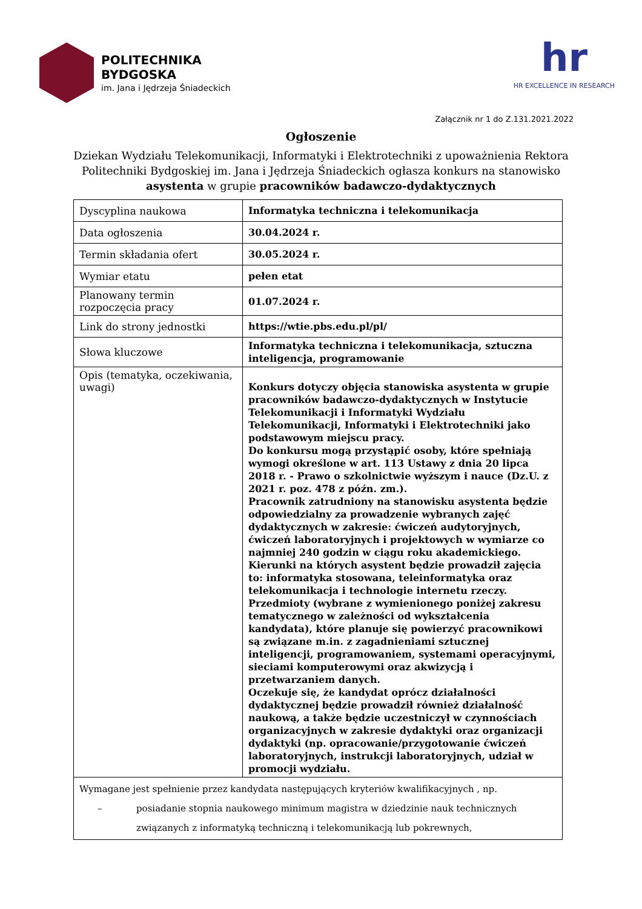POLITECHNIKA
BYDGOSKA
im. Jana i Jędrzeja Śniadeckich
hr
HR EXCELLENCE IN RESEARCH
Załącznik nr 1 do Z.131.2021.2022
Ogłoszenie
Dziekan Wydziału Telekomunikacji, Informatyki i Elektrotechniki z upoważnienia Rektora Politechniki Bydgoskiej im. Jana i Jędrzeja Śniadeckich ogłasza konkurs na stanowisko asystenta w grupie pracowników badawczo-dydaktycznych
| Dyscyplina naukowa | Informatyka techniczna i telekomunikacja |
| Data ogłoszenia | 30.04.2024 r. |
| Termin składania ofert | 30.05.2024 r. |
| Wymiar etatu | pełen etat |
| Planowany termin rozpoczęcia pracy | 01.07.2024 r. |
| Link do strony jednostki | https://wtie.pbs.edu.pl/pl/ |
| Słowa kluczowe | Informatyka techniczna i telekomunikacja, sztuczna inteligencja, programowanie |
| Opis (tematyka, oczekiwania, uwagi) | Konkurs dotyczy objęcia stanowiska asystenta w grupie pracowników badawczo-dydaktycznych w Instytucie Telekomunikacji i Informatyki Wydziału Telekomunikacji, Informatyki i Elektrotechniki jako podstawowym miejscu pracy. Do konkursu mogą przystąpić osoby, które spełniają wymogi określone w art. 113 Ustawy z dnia 20 lipca 2018 r. - Prawo o szkolnictwie wyższym i nauce (Dz.U. z 2021 r. poz. 478 z późn. zm.). Pracownik zatrudniony na stanowisku asystenta będzie odpowiedzialny za prowadzenie wybranych zajęć dydaktycznych w zakresie: ćwiczeń audytoryjnych, ćwiczeń laboratoryjnych i projektowych w wymiarze co najmniej 240 godzin w ciągu roku akademickiego. Kierunki na których asystent będzie prowadził zajęcia to: informatyka stosowana, teleinformatyka oraz telekomunikacja i technologie internetu rzeczy. Przedmioty (wybrane z wymienionego poniżej zakresu tematycznego w zależności od wykształcenia kandydata), które planuje się powierzyć pracownikowi są związane m.in. z zagadnieniami sztucznej inteligencji, programowaniem, systemami operacyjnymi, sieciami komputerowymi oraz akwizycją i przetwarzaniem danych. Oczekuje się, że kandydat oprócz działalności dydaktycznej będzie prowadził również działalność naukową, a także będzie uczestniczył w czynnościach organizacyjnych w zakresie dydaktyki oraz organizacji dydaktyki (np. opracowanie/przygotowanie ćwiczeń laboratoryjnych, instrukcji laboratoryjnych, udział w promocji wydziału. |
| Wymagane jest spełnienie przez kandydata następujących kryteriów kwalifikacyjnych , np. – posiadanie stopnia naukowego minimum magistra w dziedzinie nauk technicznych związanych z informatyką techniczną i telekomunikacją lub pokrewnych, | |